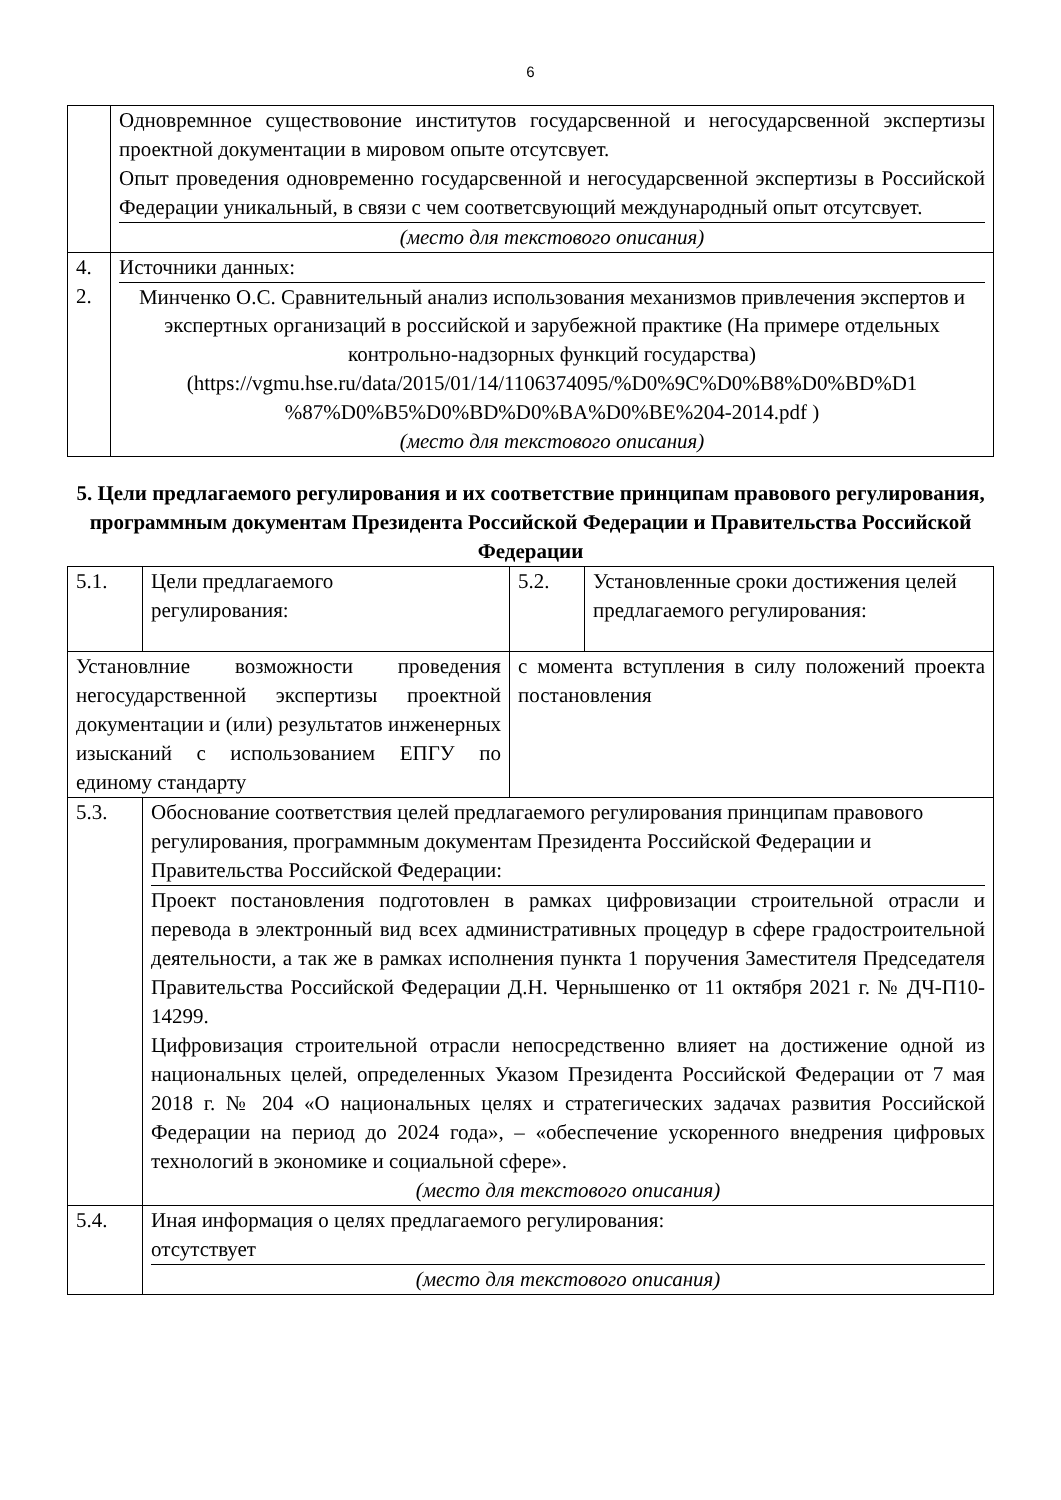6
| | Одновремнное существовоние институтов государсвенной и негосударсвенной экспертизы проектной документации в мировом опыте отсутсвует. Опыт проведения одновременно государсвенной и негосударсвенной экспертизы в Российской Федерации уникальный, в связи с чем соответсвующий международный опыт отсутсвует. (место для текстового описания) |
| 4. 2. | Источники данных: Минченко О.С. Сравнительный анализ использования механизмов привлечения экспертов и экспертных организаций в российской и зарубежной практике (На примере отдельных контрольно-надзорных функций государства) (https://vgmu.hse.ru/data/2015/01/14/1106374095/%D0%9C%D0%B8%D0%BD%D1 %87%D0%B5%D0%BD%D0%BA%D0%BE%204-2014.pdf ) (место для текстового описания) |
5. Цели предлагаемого регулирования и их соответствие принципам правового регулирования, программным документам Президента Российской Федерации и Правительства Российской Федерации
| 5.1. | Цели предлагаемого регулирования: | 5.2. | Установленные сроки достижения целей предлагаемого регулирования: |
| Установлние возможности проведения негосударственной экспертизы проектной документации и (или) результатов инженерных изысканий с использованием ЕПГУ по единому стандарту | | с момента вступления в силу положений проекта постановления | |
| 5.3. | Обоснование соответствия целей предлагаемого регулирования принципам правового регулирования, программным документам Президента Российской Федерации и Правительства Российской Федерации: Проект постановления подготовлен в рамках цифровизации строительной отрасли и перевода в электронный вид всех административных процедур в сфере градостроительной деятельности, а так же в рамках исполнения пункта 1 поручения Заместителя Председателя Правительства Российской Федерации Д.Н. Чернышенко от 11 октября 2021 г. № ДЧ-П10-14299. Цифровизация строительной отрасли непосредственно влияет на достижение одной из национальных целей, определенных Указом Президента Российской Федерации от 7 мая 2018 г. № 204 «О национальных целях и стратегических задачах развития Российской Федерации на период до 2024 года», – «обеспечение ускоренного внедрения цифровых технологий в экономике и социальной сфере». (место для текстового описания) | | |
| 5.4. | Иная информация о целях предлагаемого регулирования: отсутствует (место для текстового описания) | | |